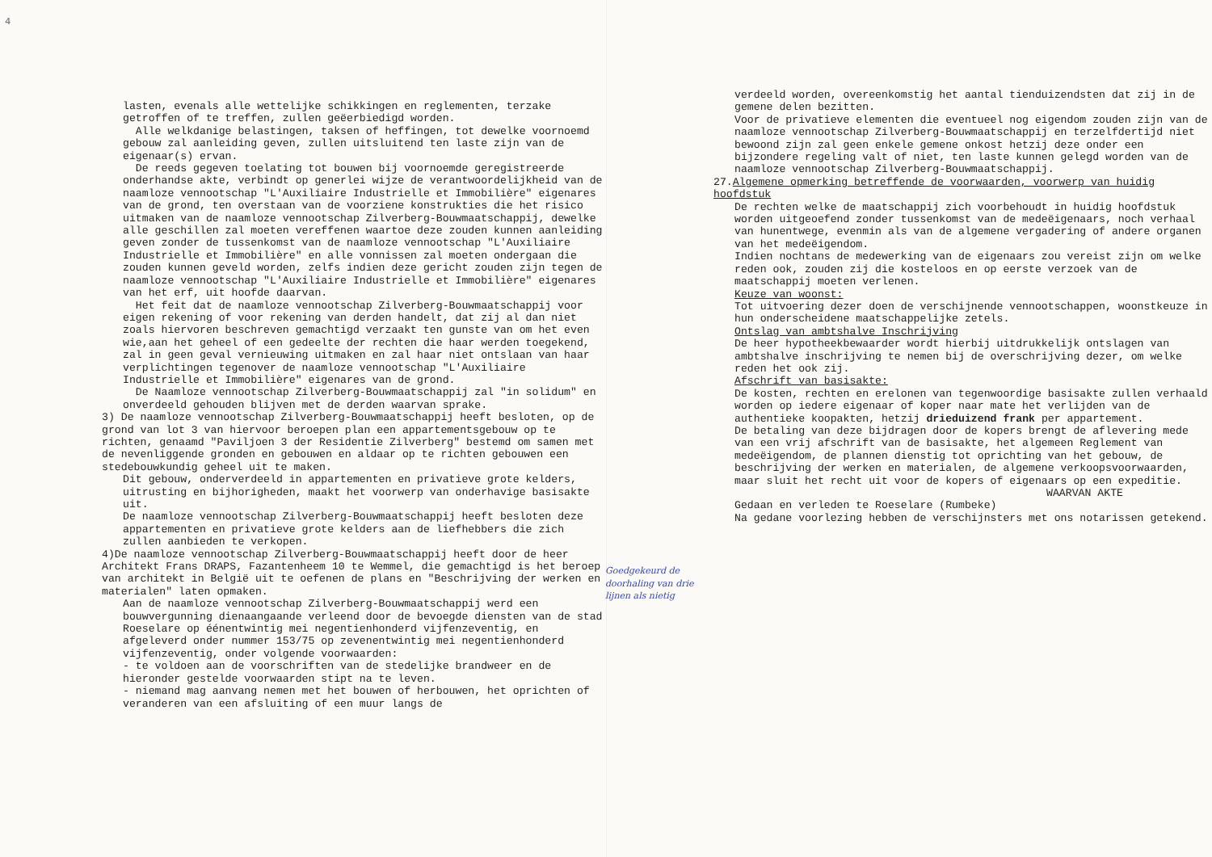4
lasten, evenals alle wettelijke schikkingen en reglementen, terzake getroffen of te treffen, zullen geëerbiedigd worden.
Alle welkdanige belastingen, taksen of heffingen, tot dewelke voornoemd gebouw zal aanleiding geven, zullen uitsluitend ten laste zijn van de eigenaar(s) ervan.
De reeds gegeven toelating tot bouwen bij voornoemde geregistreerde onderhandse akte, verbindt op generlei wijze de verantwoordelijkheid van de naamloze vennootschap "L'Auxiliaire Industrielle et Immobilière" eigenares van de grond, ten overstaan van de voorziene konstrukties die het risico uitmaken van de naamloze vennootschap Zilverberg-Bouwmaatschappij, dewelke alle geschillen zal moeten vereffenen waartoe deze zouden kunnen aanleiding geven zonder de tussenkomst van de naamloze vennootschap "L'Auxiliaire Industrielle et Immobilière" en alle vonnissen zal moeten ondergaan die zouden kunnen geveld worden, zelfs indien deze gericht zouden zijn tegen de naamloze vennootschap "L'Auxiliaire Industrielle et Immobilière" eigenares van het erf, uit hoofde daarvan.
Het feit dat de naamloze vennootschap Zilverberg-Bouwmaatschappij voor eigen rekening of voor rekening van derden handelt, dat zij al dan niet zoals hiervoren beschreven gemachtigd verzaakt ten gunste van om het even wie,aan het geheel of een gedeelte der rechten die haar werden toegekend, zal in geen geval vernieuwing uitmaken en zal haar niet ontslaan van haar verplichtingen tegenover de naamloze vennootschap "L'Auxiliaire Industrielle et Immobilière" eigenares van de grond.
De Naamloze vennootschap Zilverberg-Bouwmaatschappij zal "in solidum" en onverdeeld gehouden blijven met de derden waarvan sprake.
3) De naamloze vennootschap Zilverberg-Bouwmaatschappij heeft besloten, op de grond van lot 3 van hiervoor beroepen plan een appartementsgebouw op te richten, genaamd "Paviljoen 3 der Residentie Zilverberg" bestemd om samen met de nevenliggende gronden en gebouwen en aldaar op te richten gebouwen een stedebouwkundig geheel uit te maken.
Dit gebouw, onderverdeeld in appartementen en privatieve grote kelders, uitrusting en bijhorigheden, maakt het voorwerp van onderhavige basisakte uit.
De naamloze vennootschap Zilverberg-Bouwmaatschappij heeft besloten deze appartementen en privatieve grote kelders aan de liefhebbers die zich zullen aanbieden te verkopen.
4)De naamloze vennootschap Zilverberg-Bouwmaatschappij heeft door de heer Architekt Frans DRAPS, Fazantenheem 10 te Wemmel, die gemachtigd is het beroep van architekt in België uit te oefenen de plans en "Beschrijving der werken en materialen" laten opmaken.
Aan de naamloze vennootschap Zilverberg-Bouwmaatschappij werd een bouwvergunning dienaangaande verleend door de bevoegde diensten van de stad Roeselare op éénentwintig mei negentienhonderd vijfenzeventig, en afgeleverd onder nummer 153/75 op zevenentwintig mei negentienhonderd vijfenzeventig, onder volgende voorwaarden:
- te voldoen aan de voorschriften van de stedelijke brandweer en de hieronder gestelde voorwaarden stipt na te leven.
- niemand mag aanvang nemen met het bouwen of herbouwen, het oprichten of veranderen van een afsluiting of een muur langs de
verdeeld worden, overeenkomstig het aantal tienduizendsten dat zij in de gemene delen bezitten.
Voor de privatieve elementen die eventueel nog eigendom zouden zijn van de naamloze vennootschap Zilverberg-Bouwmaatschappij en terzelfdertijd niet bewoond zijn zal geen enkele gemene onkost hetzij deze onder een bijzondere regeling valt of niet, ten laste kunnen gelegd worden van de naamloze vennootschap Zilverberg-Bouwmaatschappij.
27.Algemene opmerking betreffende de voorwaarden, voorwerp van huidig hoofdstuk
De rechten welke de maatschappij zich voorbehoudt in huidig hoofdstuk worden uitgeoefend zonder tussenkomst van de medeëigenaars, noch verhaal van hunentwege, evenmin als van de algemene vergadering of andere organen van het medeëigendom.
Indien nochtans de medewerking van de eigenaars zou vereist zijn om welke reden ook, zouden zij die kosteloos en op eerste verzoek van de maatschappij moeten verlenen.
Keuze van woonst:
Tot uitvoering dezer doen de verschijnende vennootschappen, woonstkeuze in hun onderscheidene maatschappelijke zetels.
Ontslag van ambtshalve Inschrijving
De heer hypotheekbewaarder wordt hierbij uitdrukkelijk ontslagen van ambtshalve inschrijving te nemen bij de overschrijving dezer, om welke reden het ook zij.
Afschrift van basisakte:
De kosten, rechten en erelonen van tegenwoordige basisakte zullen verhaald worden op iedere eigenaar of koper naar mate het verlijden van de authentieke koopakten, hetzij drieduizend frank per appartement.
De betaling van deze bijdragen door de kopers brengt de aflevering mede van een vrij afschrift van de basisakte, het algemeen Reglement van medeëigendom, de plannen dienstig tot oprichting van het gebouw, de beschrijving der werken en materialen, de algemene verkoopsvoorwaarden, maar sluit het recht uit voor de kopers of eigenaars op een expeditie.
WAARVAN AKTE
Gedaan en verleden te Roeselare (Rumbeke)
Na gedane voorlezing hebben de verschijnsters met ons notarissen getekend.
Goedgekeurd de doorhaling van drie lijnen als nietig